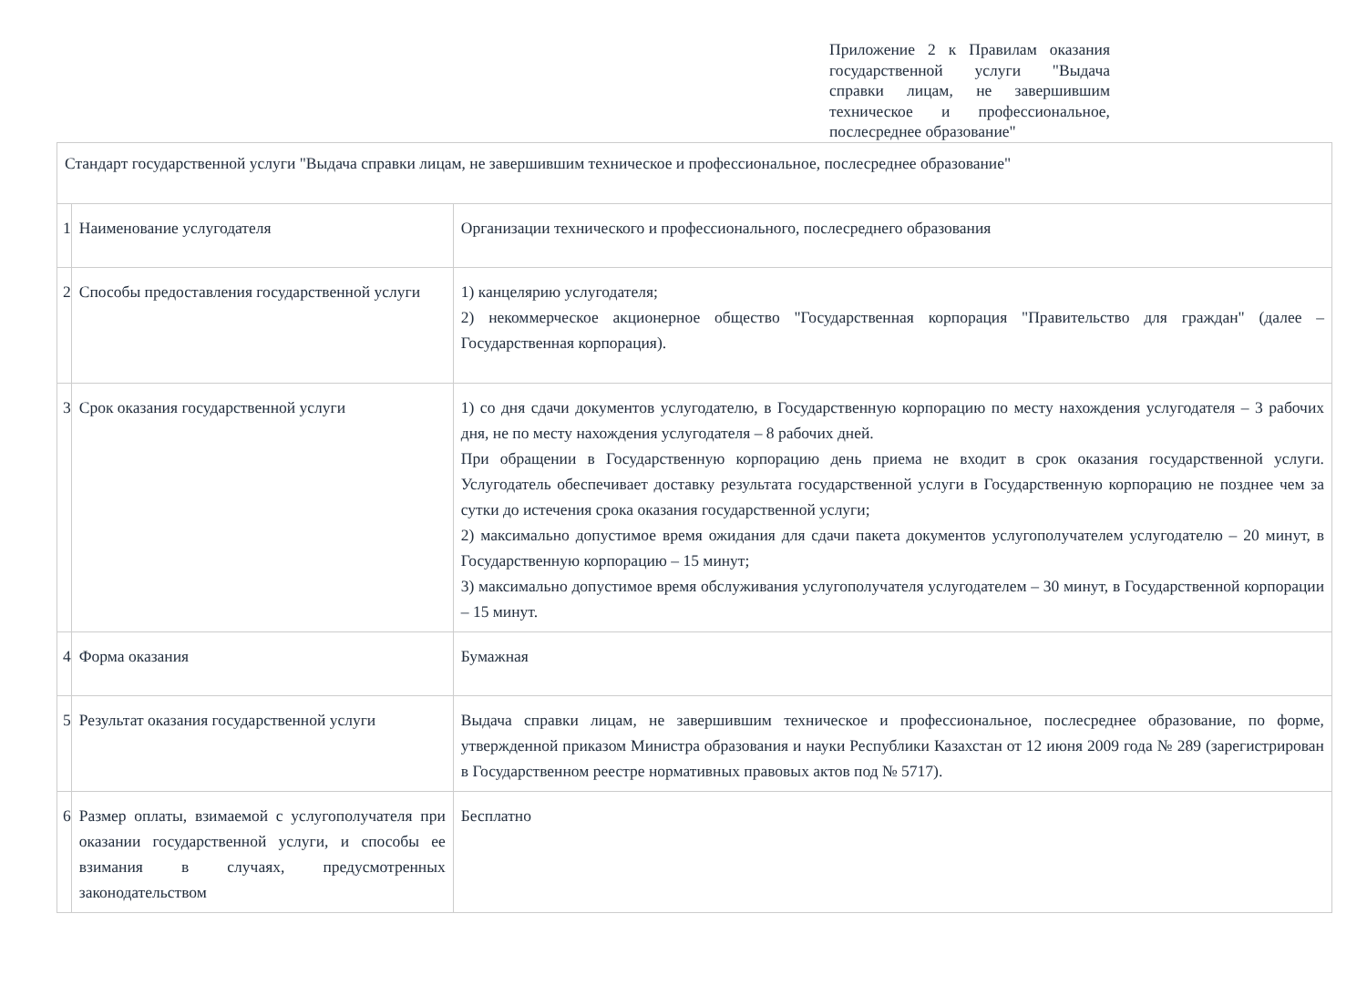Приложение 2 к Правилам оказания государственной услуги "Выдача справки лицам, не завершившим техническое и профессиональное, послесреднее образование"
| Стандарт государственной услуги "Выдача справки лицам, не завершившим техническое и профессиональное, послесреднее образование" | | |
| 1 | Наименование услугодателя | Организации технического и профессионального, послесреднего образования |
| 2 | Способы предоставления государственной услуги | 1) канцелярию услугодателя; 2) некоммерческое акционерное общество "Государственная корпорация "Правительство для граждан" (далее – Государственная корпорация). |
| 3 | Срок оказания государственной услуги | 1) со дня сдачи документов услугодателю, в Государственную корпорацию по месту нахождения услугодателя – 3 рабочих дня, не по месту нахождения услугодателя – 8 рабочих дней. При обращении в Государственную корпорацию день приема не входит в срок оказания государственной услуги. Услугодатель обеспечивает доставку результата государственной услуги в Государственную корпорацию не позднее чем за сутки до истечения срока оказания государственной услуги; 2) максимально допустимое время ожидания для сдачи пакета документов услугополучателем услугодателю – 20 минут, в Государственную корпорацию – 15 минут; 3) максимально допустимое время обслуживания услугополучателя услугодателем – 30 минут, в Государственной корпорации – 15 минут. |
| 4 | Форма оказания | Бумажная |
| 5 | Результат оказания государственной услуги | Выдача справки лицам, не завершившим техническое и профессиональное, послесреднее образование, по форме, утвержденной приказом Министра образования и науки Республики Казахстан от 12 июня 2009 года № 289 (зарегистрирован в Государственном реестре нормативных правовых актов под № 5717). |
| 6 | Размер оплаты, взимаемой с услугополучателя при оказании государственной услуги, и способы ее взимания в случаях, предусмотренных законодательством | Бесплатно |